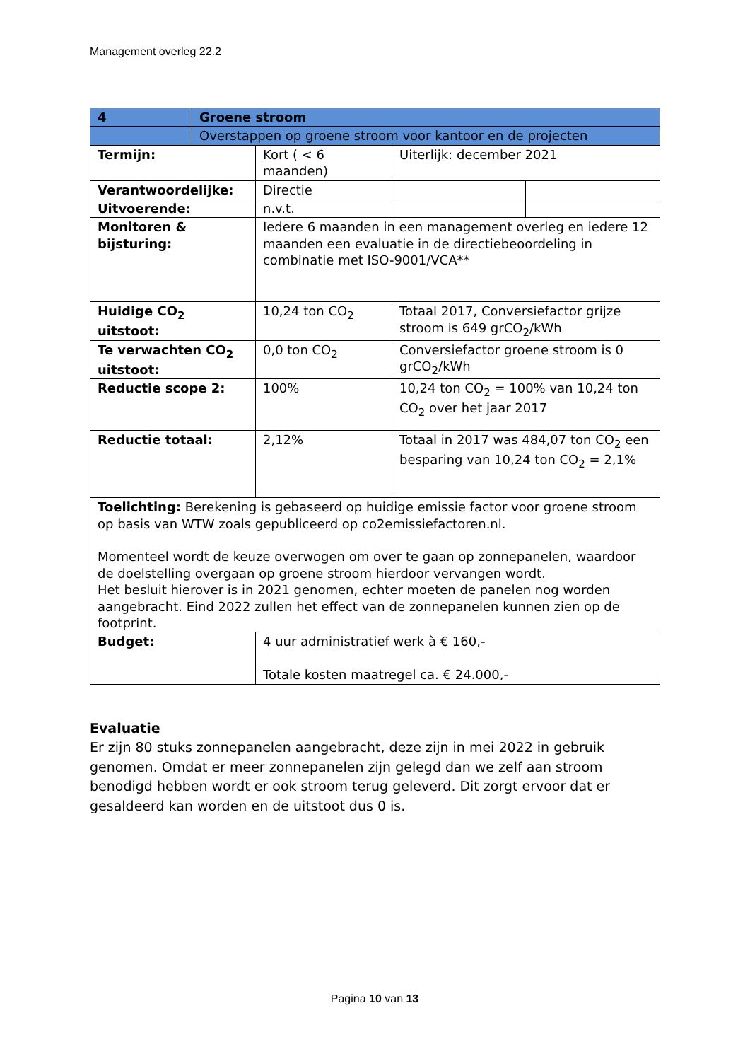Management overleg 22.2
| 4 | Groene stroom | | | |
| | Overstappen op groene stroom voor kantoor en de projecten | | | |
| Termijn: | | Kort ( < 6 maanden) | Uiterlijk: december 2021 | |
| Verantwoordelijke: | | Directie | | |
| Uitvoerende: | | n.v.t. | | |
| Monitoren & bijsturing: | | Iedere 6 maanden in een management overleg en iedere 12 maanden een evaluatie in de directiebeoordeling in combinatie met ISO-9001/VCA** | | |
| Huidige CO<sub>2</sub> uitstoot: | | 10,24 ton CO<sub>2</sub> | Totaal 2017, Conversiefactor grijze stroom is 649 grCO<sub>2</sub>/kWh | |
| Te verwachten CO<sub>2</sub> uitstoot: | | 0,0 ton CO<sub>2</sub> | Conversiefactor groene stroom is 0 grCO<sub>2</sub>/kWh | |
| Reductie scope 2: | | 100% | 10,24 ton CO<sub>2</sub> = 100% van 10,24 ton CO<sub>2</sub> over het jaar 2017 | |
| Reductie totaal: | | 2,12% | Totaal in 2017 was 484,07 ton CO<sub>2</sub> een besparing van 10,24 ton CO<sub>2</sub> = 2,1% | |
| Toelichting: Berekening is gebaseerd op huidige emissie factor voor groene stroom op basis van WTW zoals gepubliceerd op co2emissiefactoren.nl. Momenteel wordt de keuze overwogen om over te gaan op zonnepanelen, waardoor de doelstelling overgaan op groene stroom hierdoor vervangen wordt. Het besluit hierover is in 2021 genomen, echter moeten de panelen nog worden aangebracht. Eind 2022 zullen het effect van de zonnepanelen kunnen zien op de footprint. | | | | |
| Budget: | | 4 uur administratief werk à € 160,- Totale kosten maatregel ca. € 24.000,- | | |
Evaluatie
Er zijn 80 stuks zonnepanelen aangebracht, deze zijn in mei 2022 in gebruik genomen. Omdat er meer zonnepanelen zijn gelegd dan we zelf aan stroom benodigd hebben wordt er ook stroom terug geleverd. Dit zorgt ervoor dat er gesaldeerd kan worden en de uitstoot dus 0 is.
Pagina 10 van 13